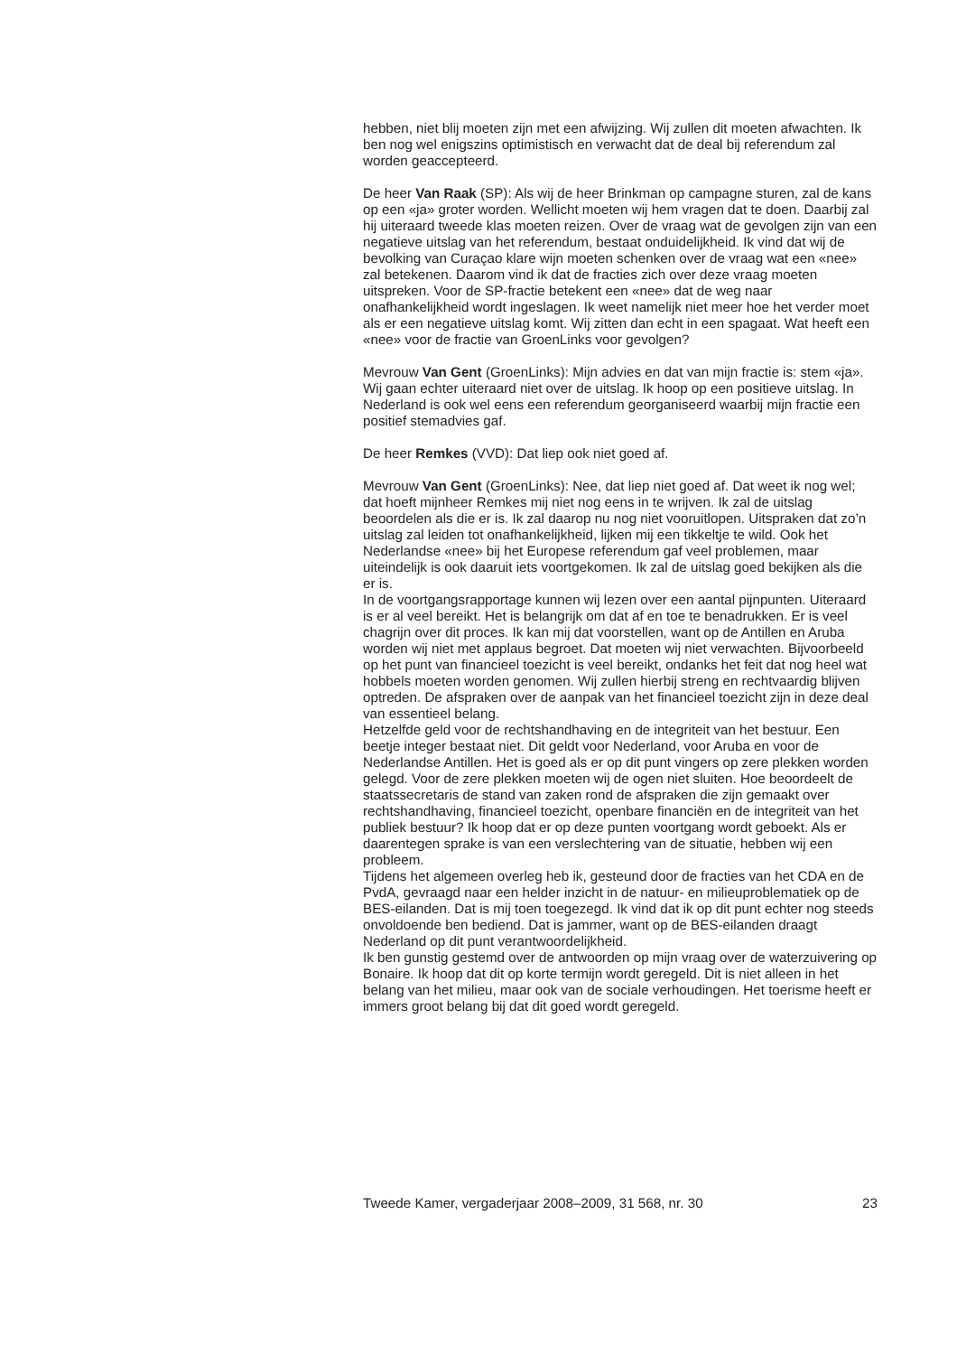hebben, niet blij moeten zijn met een afwijzing. Wij zullen dit moeten afwachten. Ik ben nog wel enigszins optimistisch en verwacht dat de deal bij referendum zal worden geaccepteerd.
De heer Van Raak (SP): Als wij de heer Brinkman op campagne sturen, zal de kans op een «ja» groter worden. Wellicht moeten wij hem vragen dat te doen. Daarbij zal hij uiteraard tweede klas moeten reizen. Over de vraag wat de gevolgen zijn van een negatieve uitslag van het referendum, bestaat onduidelijkheid. Ik vind dat wij de bevolking van Curaçao klare wijn moeten schenken over de vraag wat een «nee» zal betekenen. Daarom vind ik dat de fracties zich over deze vraag moeten uitspreken. Voor de SP-fractie betekent een «nee» dat de weg naar onafhankelijkheid wordt ingeslagen. Ik weet namelijk niet meer hoe het verder moet als er een negatieve uitslag komt. Wij zitten dan echt in een spagaat. Wat heeft een «nee» voor de fractie van GroenLinks voor gevolgen?
Mevrouw Van Gent (GroenLinks): Mijn advies en dat van mijn fractie is: stem «ja». Wij gaan echter uiteraard niet over de uitslag. Ik hoop op een positieve uitslag. In Nederland is ook wel eens een referendum georganiseerd waarbij mijn fractie een positief stemadvies gaf.
De heer Remkes (VVD): Dat liep ook niet goed af.
Mevrouw Van Gent (GroenLinks): Nee, dat liep niet goed af. Dat weet ik nog wel; dat hoeft mijnheer Remkes mij niet nog eens in te wrijven. Ik zal de uitslag beoordelen als die er is. Ik zal daarop nu nog niet vooruitlopen. Uitspraken dat zo’n uitslag zal leiden tot onafhankelijkheid, lijken mij een tikkeltje te wild. Ook het Nederlandse «nee» bij het Europese referendum gaf veel problemen, maar uiteindelijk is ook daaruit iets voortgekomen. Ik zal de uitslag goed bekijken als die er is.
In de voortgangsrapportage kunnen wij lezen over een aantal pijnpunten. Uiteraard is er al veel bereikt. Het is belangrijk om dat af en toe te benadrukken. Er is veel chagrijn over dit proces. Ik kan mij dat voorstellen, want op de Antillen en Aruba worden wij niet met applaus begroet. Dat moeten wij niet verwachten. Bijvoorbeeld op het punt van financieel toezicht is veel bereikt, ondanks het feit dat nog heel wat hobbels moeten worden genomen. Wij zullen hierbij streng en rechtvaardig blijven optreden. De afspraken over de aanpak van het financieel toezicht zijn in deze deal van essentieel belang.
Hetzelfde geld voor de rechtshandhaving en de integriteit van het bestuur. Een beetje integer bestaat niet. Dit geldt voor Nederland, voor Aruba en voor de Nederlandse Antillen. Het is goed als er op dit punt vingers op zere plekken worden gelegd. Voor de zere plekken moeten wij de ogen niet sluiten. Hoe beoordeelt de staatssecretaris de stand van zaken rond de afspraken die zijn gemaakt over rechtshandhaving, financieel toezicht, openbare financiën en de integriteit van het publiek bestuur? Ik hoop dat er op deze punten voortgang wordt geboekt. Als er daarentegen sprake is van een verslechtering van de situatie, hebben wij een probleem.
Tijdens het algemeen overleg heb ik, gesteund door de fracties van het CDA en de PvdA, gevraagd naar een helder inzicht in de natuur- en milieuproblematiek op de BES-eilanden. Dat is mij toen toegezegd. Ik vind dat ik op dit punt echter nog steeds onvoldoende ben bediend. Dat is jammer, want op de BES-eilanden draagt Nederland op dit punt verantwoordelijkheid.
Ik ben gunstig gestemd over de antwoorden op mijn vraag over de waterzuivering op Bonaire. Ik hoop dat dit op korte termijn wordt geregeld. Dit is niet alleen in het belang van het milieu, maar ook van de sociale verhoudingen. Het toerisme heeft er immers groot belang bij dat dit goed wordt geregeld.
Tweede Kamer, vergaderjaar 2008–2009, 31 568, nr. 30 23